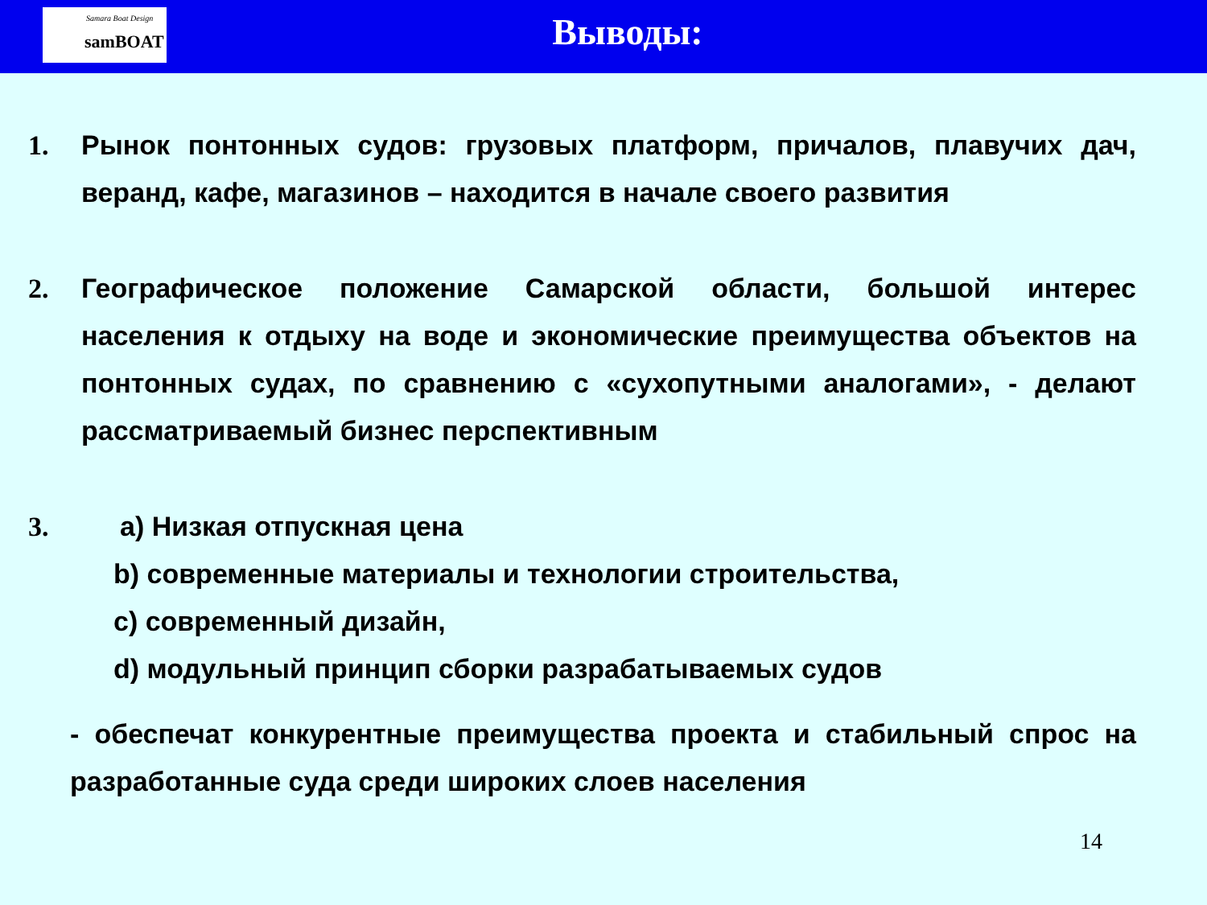Samara Boat Design
samBOAT
Выводы:
1. Рынок понтонных судов: грузовых платформ, причалов, плавучих дач, веранд, кафе, магазинов – находится в начале своего развития
2. Географическое положение Самарской области, большой интерес населения к отдыху на воде и экономические преимущества объектов на понтонных судах, по сравнению с «сухопутными аналогами», - делают рассматриваемый бизнес перспективным
3. a) Низкая отпускная цена
b) современные материалы и технологии строительства,
c) современный дизайн,
d) модульный принцип сборки разрабатываемых судов
- обеспечат конкурентные преимущества проекта и стабильный спрос на разработанные суда среди широких слоев населения
14